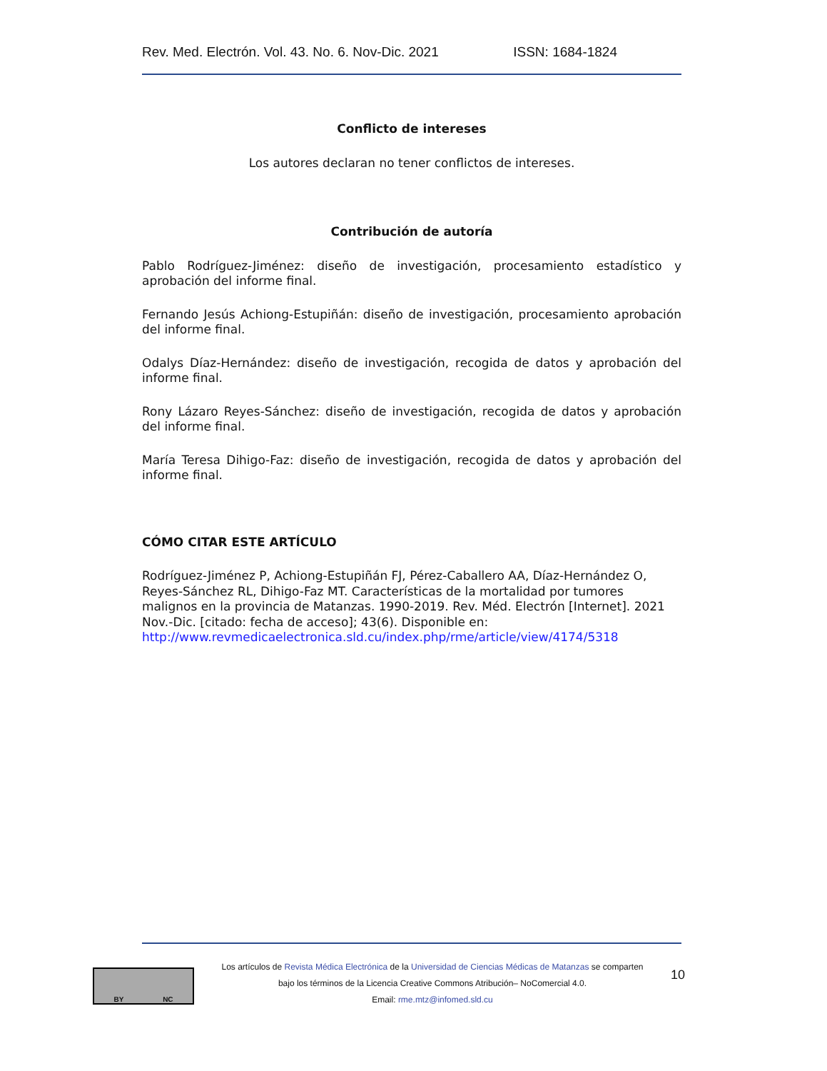Rev. Med. Electrón. Vol. 43. No. 6. Nov-Dic. 2021 ISSN: 1684-1824
Conflicto de intereses
Los autores declaran no tener conflictos de intereses.
Contribución de autoría
Pablo Rodríguez-Jiménez: diseño de investigación, procesamiento estadístico y aprobación del informe final.
Fernando Jesús Achiong-Estupiñán: diseño de investigación, procesamiento aprobación del informe final.
Odalys Díaz-Hernández: diseño de investigación, recogida de datos y aprobación del informe final.
Rony Lázaro Reyes-Sánchez: diseño de investigación, recogida de datos y aprobación del informe final.
María Teresa Dihigo-Faz: diseño de investigación, recogida de datos y aprobación del informe final.
CÓMO CITAR ESTE ARTÍCULO
Rodríguez-Jiménez P, Achiong-Estupiñán FJ, Pérez-Caballero AA, Díaz-Hernández O, Reyes-Sánchez RL, Dihigo-Faz MT. Características de la mortalidad por tumores malignos en la provincia de Matanzas. 1990-2019. Rev. Méd. Electrón [Internet]. 2021 Nov.-Dic. [citado: fecha de acceso]; 43(6). Disponible en: http://www.revmedicaelectronica.sld.cu/index.php/rme/article/view/4174/5318
BY NC
Los artículos de Revista Médica Electrónica de la Universidad de Ciencias Médicas de Matanzas se comparten
bajo los términos de la Licencia Creative Commons Atribución– NoComercial 4.0.
Email: rme.mtz@infomed.sld.cu
10